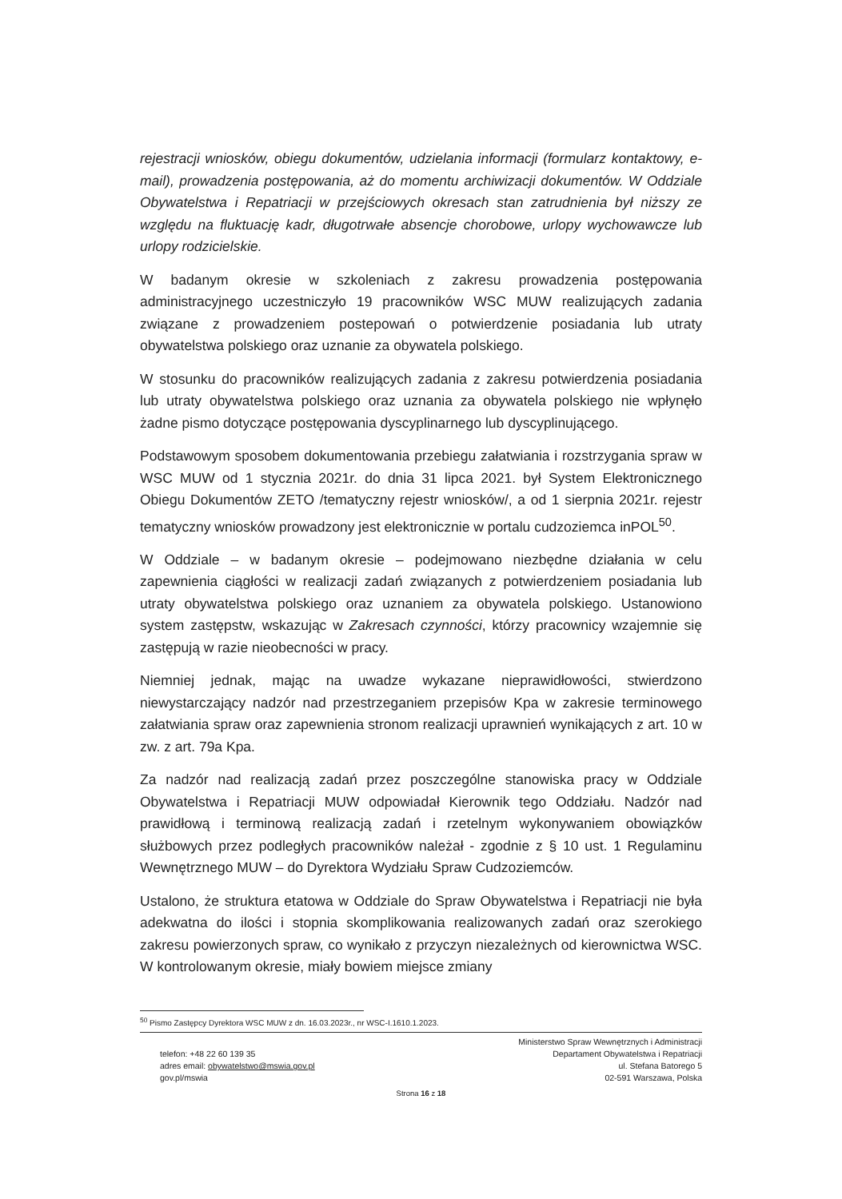rejestracji wniosków, obiegu dokumentów, udzielania informacji (formularz kontaktowy, e-mail), prowadzenia postępowania, aż do momentu archiwizacji dokumentów. W Oddziale Obywatelstwa i Repatriacji w przejściowych okresach stan zatrudnienia był niższy ze względu na fluktuację kadr, długotrwałe absencje chorobowe, urlopy wychowawcze lub urlopy rodzicielskie.
W badanym okresie w szkoleniach z zakresu prowadzenia postępowania administracyjnego uczestniczyło 19 pracowników WSC MUW realizujących zadania związane z prowadzeniem postepowań o potwierdzenie posiadania lub utraty obywatelstwa polskiego oraz uznanie za obywatela polskiego.
W stosunku do pracowników realizujących zadania z zakresu potwierdzenia posiadania lub utraty obywatelstwa polskiego oraz uznania za obywatela polskiego nie wpłynęło żadne pismo dotyczące postępowania dyscyplinarnego lub dyscyplinującego.
Podstawowym sposobem dokumentowania przebiegu załatwiania i rozstrzygania spraw w WSC MUW od 1 stycznia 2021r. do dnia 31 lipca 2021. był System Elektronicznego Obiegu Dokumentów ZETO /tematyczny rejestr wniosków/, a od 1 sierpnia 2021r. rejestr tematyczny wniosków prowadzony jest elektronicznie w portalu cudzoziemca inPOL<sup>50</sup>.
W Oddziale – w badanym okresie – podejmowano niezbędne działania w celu zapewnienia ciągłości w realizacji zadań związanych z potwierdzeniem posiadania lub utraty obywatelstwa polskiego oraz uznaniem za obywatela polskiego. Ustanowiono system zastępstw, wskazując w Zakresach czynności, którzy pracownicy wzajemnie się zastępują w razie nieobecności w pracy.
Niemniej jednak, mając na uwadze wykazane nieprawidłowości, stwierdzono niewystarczający nadzór nad przestrzeganiem przepisów Kpa w zakresie terminowego załatwiania spraw oraz zapewnienia stronom realizacji uprawnień wynikających z art. 10 w zw. z art. 79a Kpa.
Za nadzór nad realizacją zadań przez poszczególne stanowiska pracy w Oddziale Obywatelstwa i Repatriacji MUW odpowiadał Kierownik tego Oddziału. Nadzór nad prawidłową i terminową realizacją zadań i rzetelnym wykonywaniem obowiązków służbowych przez podległych pracowników należał - zgodnie z § 10 ust. 1 Regulaminu Wewnętrznego MUW – do Dyrektora Wydziału Spraw Cudzoziemców.
Ustalono, że struktura etatowa w Oddziale do Spraw Obywatelstwa i Repatriacji nie była adekwatna do ilości i stopnia skomplikowania realizowanych zadań oraz szerokiego zakresu powierzonych spraw, co wynikało z przyczyn niezależnych od kierownictwa WSC. W kontrolowanym okresie, miały bowiem miejsce zmiany
<sup>50</sup> Pismo Zastępcy Dyrektora WSC MUW z dn. 16.03.2023r., nr WSC-I.1610.1.2023.
telefon: +48 22 60 139 35
adres email: obywatelstwo@mswia.gov.pl
gov.pl/mswia
Ministerstwo Spraw Wewnętrznych i Administracji
Departament Obywatelstwa i Repatriacji
ul. Stefana Batorego 5
02-591 Warszawa, Polska
Strona 16 z 18